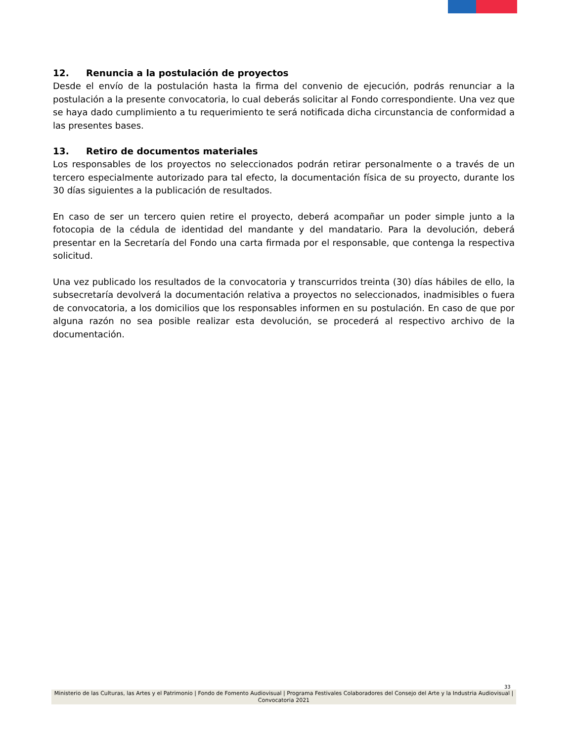12. Renuncia a la postulación de proyectos
Desde el envío de la postulación hasta la firma del convenio de ejecución, podrás renunciar a la postulación a la presente convocatoria, lo cual deberás solicitar al Fondo correspondiente. Una vez que se haya dado cumplimiento a tu requerimiento te será notificada dicha circunstancia de conformidad a las presentes bases.
13. Retiro de documentos materiales
Los responsables de los proyectos no seleccionados podrán retirar personalmente o a través de un tercero especialmente autorizado para tal efecto, la documentación física de su proyecto, durante los 30 días siguientes a la publicación de resultados.
En caso de ser un tercero quien retire el proyecto, deberá acompañar un poder simple junto a la fotocopia de la cédula de identidad del mandante y del mandatario. Para la devolución, deberá presentar en la Secretaría del Fondo una carta firmada por el responsable, que contenga la respectiva solicitud.
Una vez publicado los resultados de la convocatoria y transcurridos treinta (30) días hábiles de ello, la subsecretaría devolverá la documentación relativa a proyectos no seleccionados, inadmisibles o fuera de convocatoria, a los domicilios que los responsables informen en su postulación. En caso de que por alguna razón no sea posible realizar esta devolución, se procederá al respectivo archivo de la documentación.
33
Ministerio de las Culturas, las Artes y el Patrimonio | Fondo de Fomento Audiovisual | Programa Festivales Colaboradores del Consejo del Arte y la Industria Audiovisual | Convocatoria 2021